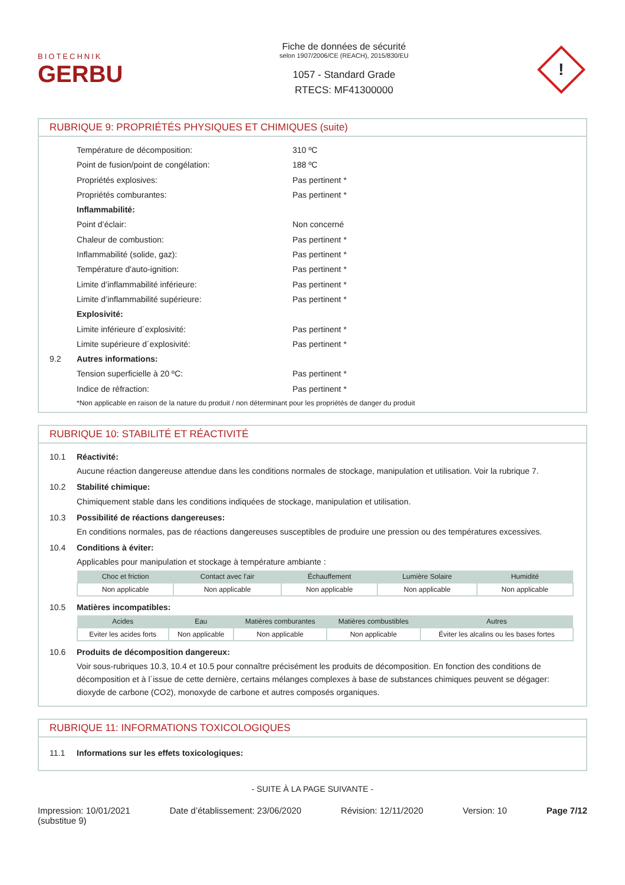BIOTECHNIK
GERBU
Fiche de données de sécurité
selon 1907/2006/CE (REACH), 2015/830/EU
1057 - Standard Grade
RTECS: MF41300000
!
RUBRIQUE 9: PROPRIÉTÉS PHYSIQUES ET CHIMIQUES (suite)
Température de décomposition: 310 ºC
Point de fusion/point de congélation: 188 ºC
Propriétés explosives: Pas pertinent *
Propriétés comburantes: Pas pertinent *
Inflammabilité:
Point d’éclair: Non concerné
Chaleur de combustion: Pas pertinent *
Inflammabilité (solide, gaz): Pas pertinent *
Température d'auto-ignition: Pas pertinent *
Limite d’inflammabilité inférieure: Pas pertinent *
Limite d’inflammabilité supérieure: Pas pertinent *
Explosivité:
Limite inférieure d´explosivité: Pas pertinent *
Limite supérieure d´explosivité: Pas pertinent *
9.2 Autres informations:
Tension superficielle à 20 ºC: Pas pertinent *
Indice de réfraction: Pas pertinent *
*Non applicable en raison de la nature du produit / non déterminant pour les propriétés de danger du produit
RUBRIQUE 10: STABILITÉ ET RÉACTIVITÉ
10.1 Réactivité:
Aucune réaction dangereuse attendue dans les conditions normales de stockage, manipulation et utilisation. Voir la rubrique 7.
10.2 Stabilité chimique:
Chimiquement stable dans les conditions indiquées de stockage, manipulation et utilisation.
10.3 Possibilité de réactions dangereuses:
En conditions normales, pas de réactions dangereuses susceptibles de produire une pression ou des températures excessives.
10.4 Conditions à éviter:
Applicables pour manipulation et stockage à température ambiante :
| Choc et friction | Contact avec l'air | Échauffement | Lumière Solaire | Humidité |
| --- | --- | --- | --- | --- |
| Non applicable | Non applicable | Non applicable | Non applicable | Non applicable |
10.5 Matières incompatibles:
| Acides | Eau | Matières comburantes | Matières combustibles | Autres |
| --- | --- | --- | --- | --- |
| Eviter les acides forts | Non applicable | Non applicable | Non applicable | Éviter les alcalins ou les bases fortes |
10.6 Produits de décomposition dangereux:
Voir sous-rubriques 10.3, 10.4 et 10.5 pour connaître précisément les produits de décomposition. En fonction des conditions de décomposition et à l´issue de cette dernière, certains mélanges complexes à base de substances chimiques peuvent se dégager: dioxyde de carbone (CO2), monoxyde de carbone et autres composés organiques.
RUBRIQUE 11: INFORMATIONS TOXICOLOGIQUES
11.1 Informations sur les effets toxicologiques:
- SUITE À LA PAGE SUIVANTE -
Impression: 10/01/2021
(substitue 9) Date d’établissement: 23/06/2020 Révision: 12/11/2020 Version: 10 Page 7/12